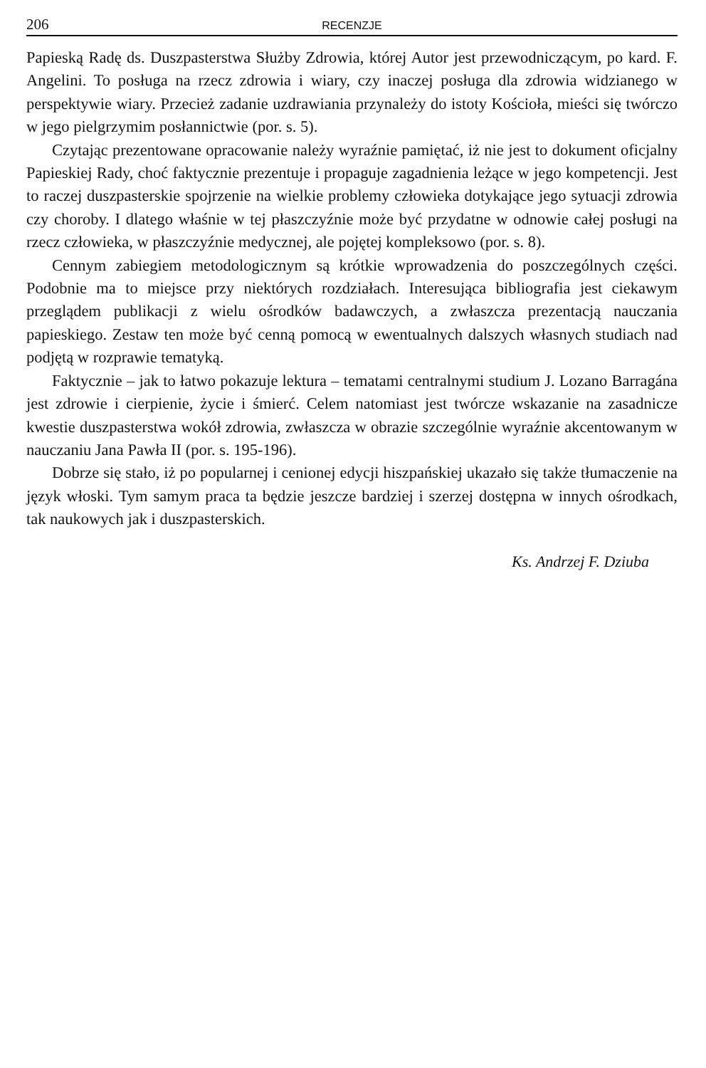206 RECENZJE
Papieską Radę ds. Duszpasterstwa Służby Zdrowia, której Autor jest przewodniczącym, po kard. F. Angelini. To posługa na rzecz zdrowia i wiary, czy inaczej posługa dla zdrowia widzianego w perspektywie wiary. Przecież zadanie uzdrawiania przynależy do istoty Kościoła, mieści się twórczo w jego pielgrzymim posłannictwie (por. s. 5).
Czytając prezentowane opracowanie należy wyraźnie pamiętać, iż nie jest to dokument oficjalny Papieskiej Rady, choć faktycznie prezentuje i propaguje zagadnienia leżące w jego kompetencji. Jest to raczej duszpasterskie spojrzenie na wielkie problemy człowieka dotykające jego sytuacji zdrowia czy choroby. I dlatego właśnie w tej płaszczyźnie może być przydatne w odnowie całej posługi na rzecz człowieka, w płaszczyźnie medycznej, ale pojętej kompleksowo (por. s. 8).
Cennym zabiegiem metodologicznym są krótkie wprowadzenia do poszczególnych części. Podobnie ma to miejsce przy niektórych rozdziałach. Interesująca bibliografia jest ciekawym przeglądem publikacji z wielu ośrodków badawczych, a zwłaszcza prezentacją nauczania papieskiego. Zestaw ten może być cenną pomocą w ewentualnych dalszych własnych studiach nad podjętą w rozprawie tematyką.
Faktycznie – jak to łatwo pokazuje lektura – tematami centralnymi studium J. Lozano Barragána jest zdrowie i cierpienie, życie i śmierć. Celem natomiast jest twórcze wskazanie na zasadnicze kwestie duszpasterstwa wokół zdrowia, zwłaszcza w obrazie szczególnie wyraźnie akcentowanym w nauczaniu Jana Pawła II (por. s. 195-196).
Dobrze się stało, iż po popularnej i cenionej edycji hiszpańskiej ukazało się także tłumaczenie na język włoski. Tym samym praca ta będzie jeszcze bardziej i szerzej dostępna w innych ośrodkach, tak naukowych jak i duszpasterskich.
Ks. Andrzej F. Dziuba